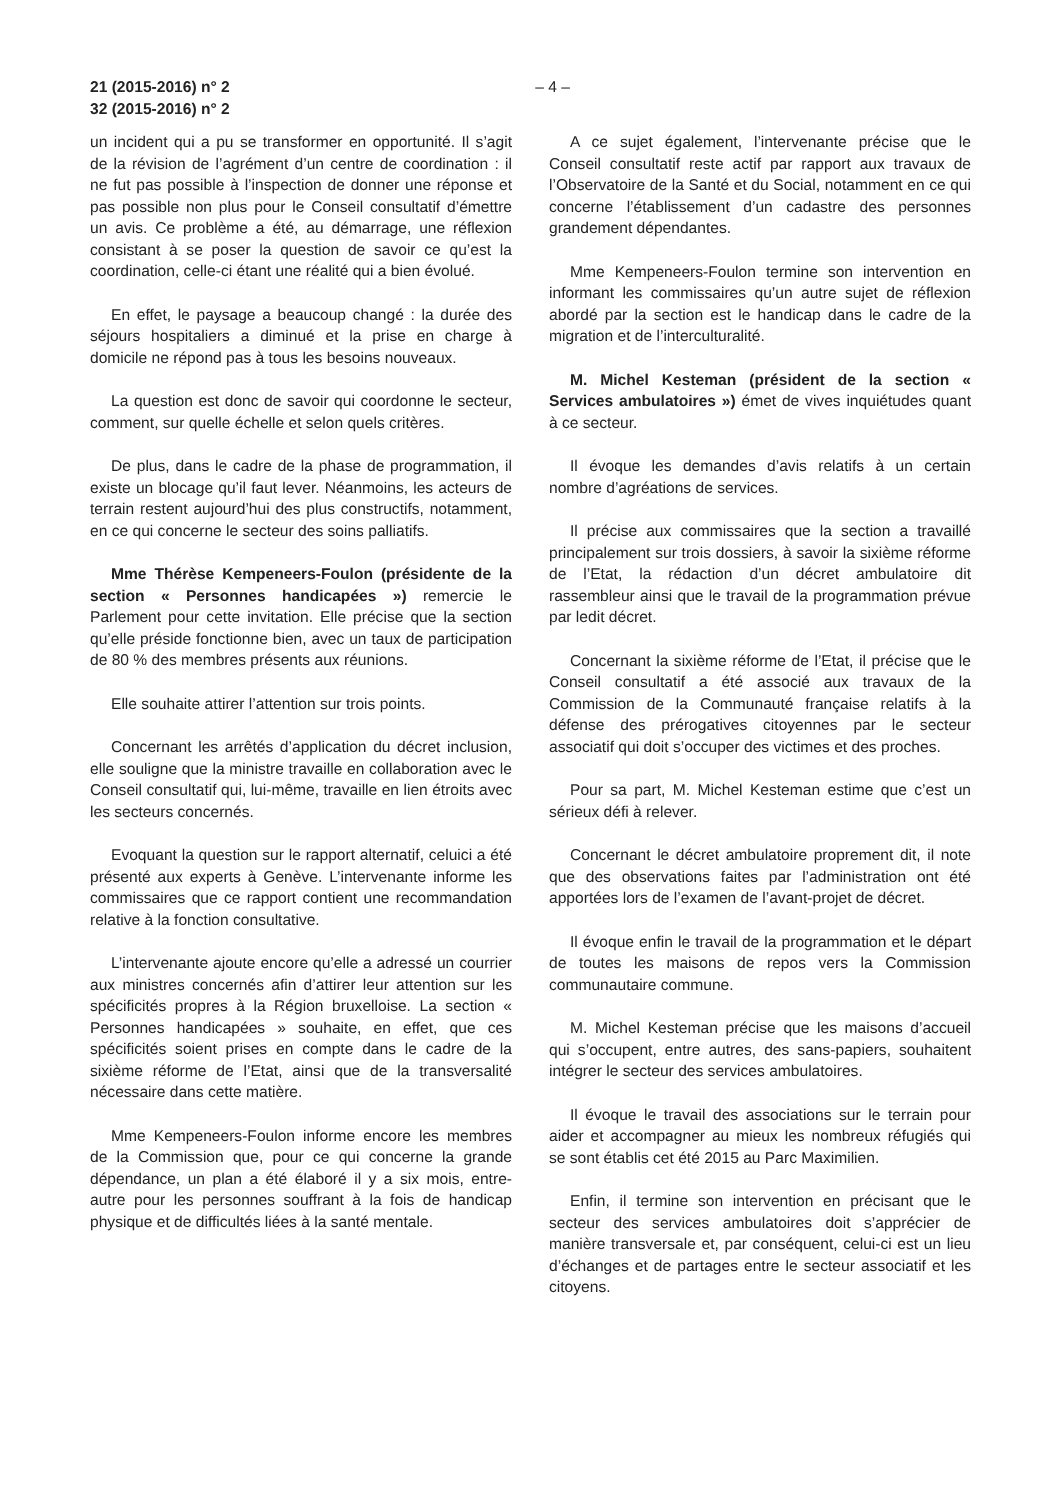21 (2015-2016) n° 2
32 (2015-2016) n° 2
– 4 –
un incident qui a pu se transformer en opportunité. Il s’agit de la révision de l’agrément d’un centre de coordination : il ne fut pas possible à l’inspection de donner une réponse et pas possible non plus pour le Conseil consultatif d’émettre un avis. Ce problème a été, au démarrage, une réflexion consistant à se poser la question de savoir ce qu’est la coordination, celle-ci étant une réalité qui a bien évolué.
En effet, le paysage a beaucoup changé : la durée des séjours hospitaliers a diminué et la prise en charge à domicile ne répond pas à tous les besoins nouveaux.
La question est donc de savoir qui coordonne le secteur, comment, sur quelle échelle et selon quels critères.
De plus, dans le cadre de la phase de programmation, il existe un blocage qu’il faut lever. Néanmoins, les acteurs de terrain restent aujourd’hui des plus constructifs, notamment, en ce qui concerne le secteur des soins palliatifs.
Mme Thérèse Kempeneers-Foulon (présidente de la section « Personnes handicapées ») remercie le Parlement pour cette invitation. Elle précise que la section qu’elle préside fonctionne bien, avec un taux de participation de 80 % des membres présents aux réunions.
Elle souhaite attirer l’attention sur trois points.
Concernant les arrêtés d’application du décret inclusion, elle souligne que la ministre travaille en collaboration avec le Conseil consultatif qui, lui-même, travaille en lien étroits avec les secteurs concernés.
Evoquant la question sur le rapport alternatif, celuici a été présenté aux experts à Genève. L’intervenante informe les commissaires que ce rapport contient une recommandation relative à la fonction consultative.
L’intervenante ajoute encore qu’elle a adressé un courrier aux ministres concernés afin d’attirer leur attention sur les spécificités propres à la Région bruxelloise. La section « Personnes handicapées » souhaite, en effet, que ces spécificités soient prises en compte dans le cadre de la sixième réforme de l’Etat, ainsi que de la transversalité nécessaire dans cette matière.
Mme Kempeneers-Foulon informe encore les membres de la Commission que, pour ce qui concerne la grande dépendance, un plan a été élaboré il y a six mois, entre-autre pour les personnes souffrant à la fois de handicap physique et de difficultés liées à la santé mentale.
A ce sujet également, l’intervenante précise que le Conseil consultatif reste actif par rapport aux travaux de l’Observatoire de la Santé et du Social, notamment en ce qui concerne l’établissement d’un cadastre des personnes grandement dépendantes.
Mme Kempeneers-Foulon termine son intervention en informant les commissaires qu’un autre sujet de réflexion abordé par la section est le handicap dans le cadre de la migration et de l’interculturalité.
M. Michel Kesteman (président de la section « Services ambulatoires ») émet de vives inquiétudes quant à ce secteur.
Il évoque les demandes d’avis relatifs à un certain nombre d’agréations de services.
Il précise aux commissaires que la section a travaillé principalement sur trois dossiers, à savoir la sixième réforme de l’Etat, la rédaction d’un décret ambulatoire dit rassembleur ainsi que le travail de la programmation prévue par ledit décret.
Concernant la sixième réforme de l’Etat, il précise que le Conseil consultatif a été associé aux travaux de la Commission de la Communauté française relatifs à la défense des prérogatives citoyennes par le secteur associatif qui doit s’occuper des victimes et des proches.
Pour sa part, M. Michel Kesteman estime que c’est un sérieux défi à relever.
Concernant le décret ambulatoire proprement dit, il note que des observations faites par l’administration ont été apportées lors de l’examen de l’avant-projet de décret.
Il évoque enfin le travail de la programmation et le départ de toutes les maisons de repos vers la Commission communautaire commune.
M. Michel Kesteman précise que les maisons d’accueil qui s’occupent, entre autres, des sans-papiers, souhaitent intégrer le secteur des services ambulatoires.
Il évoque le travail des associations sur le terrain pour aider et accompagner au mieux les nombreux réfugiés qui se sont établis cet été 2015 au Parc Maximilien.
Enfin, il termine son intervention en précisant que le secteur des services ambulatoires doit s’apprécier de manière transversale et, par conséquent, celui-ci est un lieu d’échanges et de partages entre le secteur associatif et les citoyens.